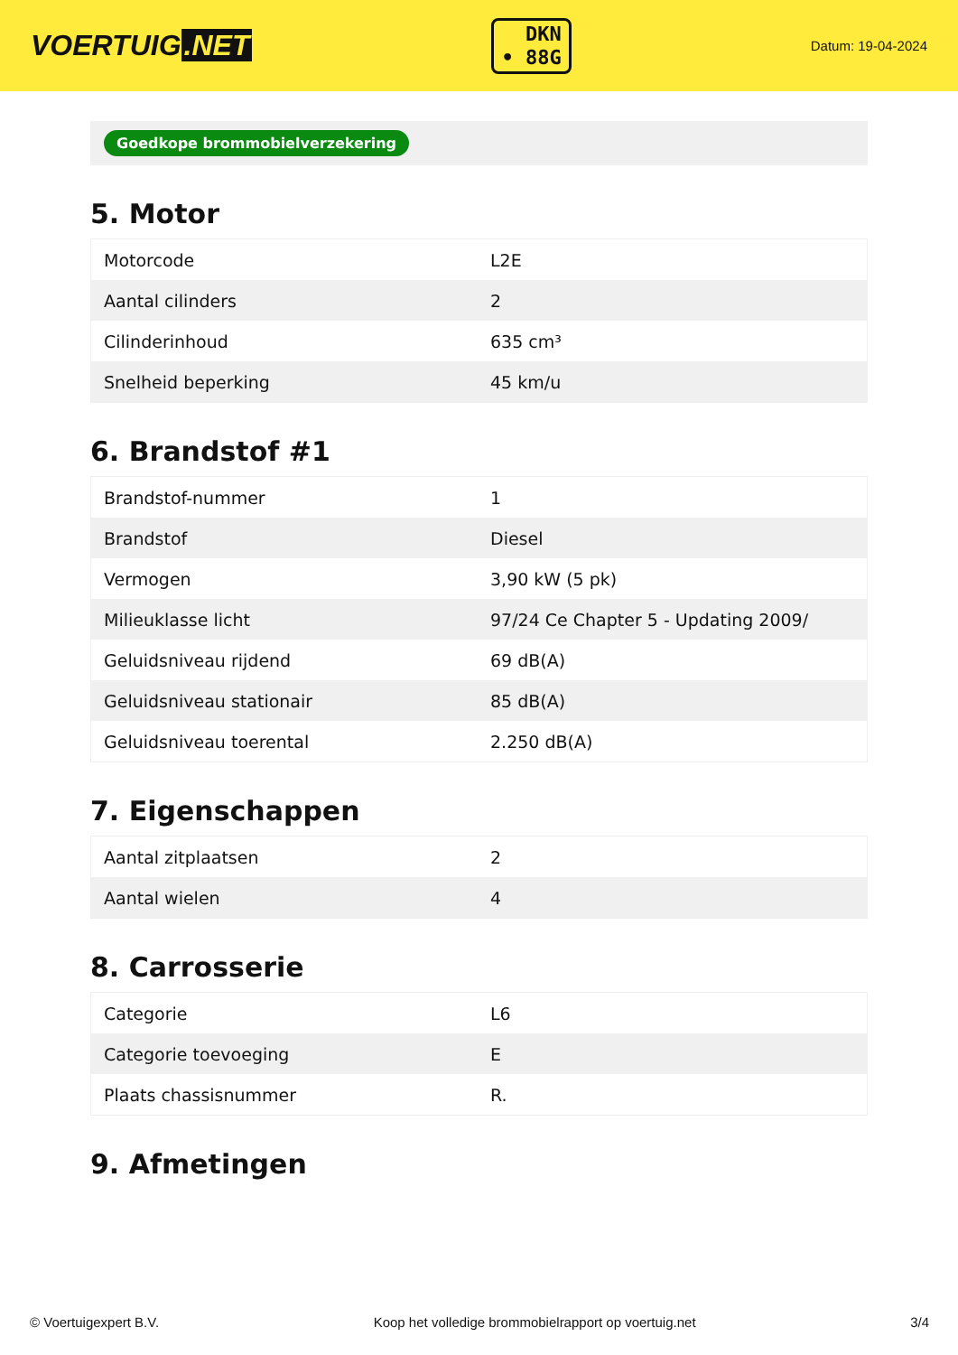VOERTUIG.NET
DKN
• 88G
Datum: 19-04-2024
Goedkope brommobielverzekering
5. Motor
| Motorcode | L2E |
| Aantal cilinders | 2 |
| Cilinderinhoud | 635 cm³ |
| Snelheid beperking | 45 km/u |
6. Brandstof #1
| Brandstof-nummer | 1 |
| Brandstof | Diesel |
| Vermogen | 3,90 kW (5 pk) |
| Milieuklasse licht | 97/24 Ce Chapter 5 - Updating 2009/ |
| Geluidsniveau rijdend | 69 dB(A) |
| Geluidsniveau stationair | 85 dB(A) |
| Geluidsniveau toerental | 2.250 dB(A) |
7. Eigenschappen
| Aantal zitplaatsen | 2 |
| Aantal wielen | 4 |
8. Carrosserie
| Categorie | L6 |
| Categorie toevoeging | E |
| Plaats chassisnummer | R. |
9. Afmetingen
© Voertuigexpert B.V. Koop het volledige brommobielrapport op voertuig.net 3/4